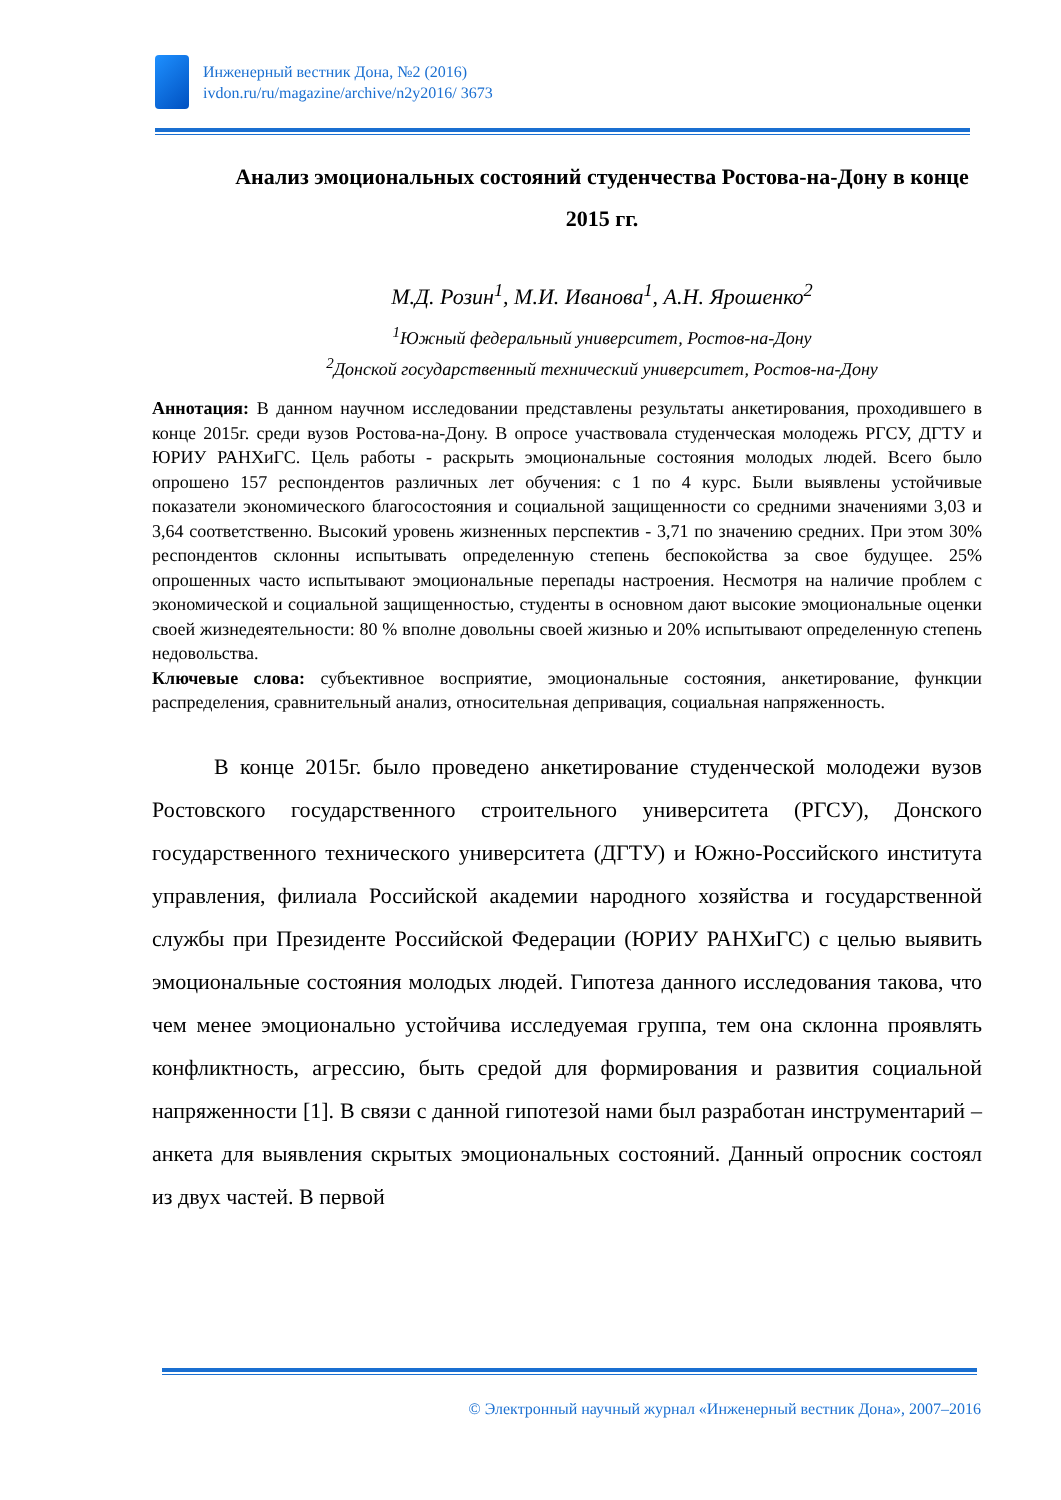Инженерный вестник Дона, №2 (2016)
ivdon.ru/ru/magazine/archive/n2y2016/ 3673
Анализ эмоциональных состояний студенчества Ростова-на-Дону в конце 2015 гг.
М.Д. Розин<sup>1</sup>, М.И. Иванова<sup>1</sup>, А.Н. Ярошенко<sup>2</sup>
<sup>1</sup> Южный федеральный университет, Ростов-на-Дону
<sup>2</sup> Донской государственный технический университет, Ростов-на-Дону
Аннотация: В данном научном исследовании представлены результаты анкетирования, проходившего в конце 2015г. среди вузов Ростова-на-Дону. В опросе участвовала студенческая молодежь РГСУ, ДГТУ и ЮРИУ РАНХиГС. Цель работы - раскрыть эмоциональные состояния молодых людей. Всего было опрошено 157 респондентов различных лет обучения: с 1 по 4 курс. Были выявлены устойчивые показатели экономического благосостояния и социальной защищенности со средними значениями 3,03 и 3,64 соответственно. Высокий уровень жизненных перспектив - 3,71 по значению средних. При этом 30% респондентов склонны испытывать определенную степень беспокойства за свое будущее. 25% опрошенных часто испытывают эмоциональные перепады настроения. Несмотря на наличие проблем с экономической и социальной защищенностью, студенты в основном дают высокие эмоциональные оценки своей жизнедеятельности: 80 % вполне довольны своей жизнью и 20% испытывают определенную степень недовольства.
Ключевые слова: субъективное восприятие, эмоциональные состояния, анкетирование, функции распределения, сравнительный анализ, относительная депривация, социальная напряженность.
В конце 2015г. было проведено анкетирование студенческой молодежи вузов Ростовского государственного строительного университета (РГСУ), Донского государственного технического университета (ДГТУ) и Южно-Российского института управления, филиала Российской академии народного хозяйства и государственной службы при Президенте Российской Федерации (ЮРИУ РАНХиГС) с целью выявить эмоциональные состояния молодых людей. Гипотеза данного исследования такова, что чем менее эмоционально устойчива исследуемая группа, тем она склонна проявлять конфликтность, агрессию, быть средой для формирования и развития социальной напряженности [1]. В связи с данной гипотезой нами был разработан инструментарий – анкета для выявления скрытых эмоциональных состояний. Данный опросник состоял из двух частей. В первой
© Электронный научный журнал «Инженерный вестник Дона», 2007–2016